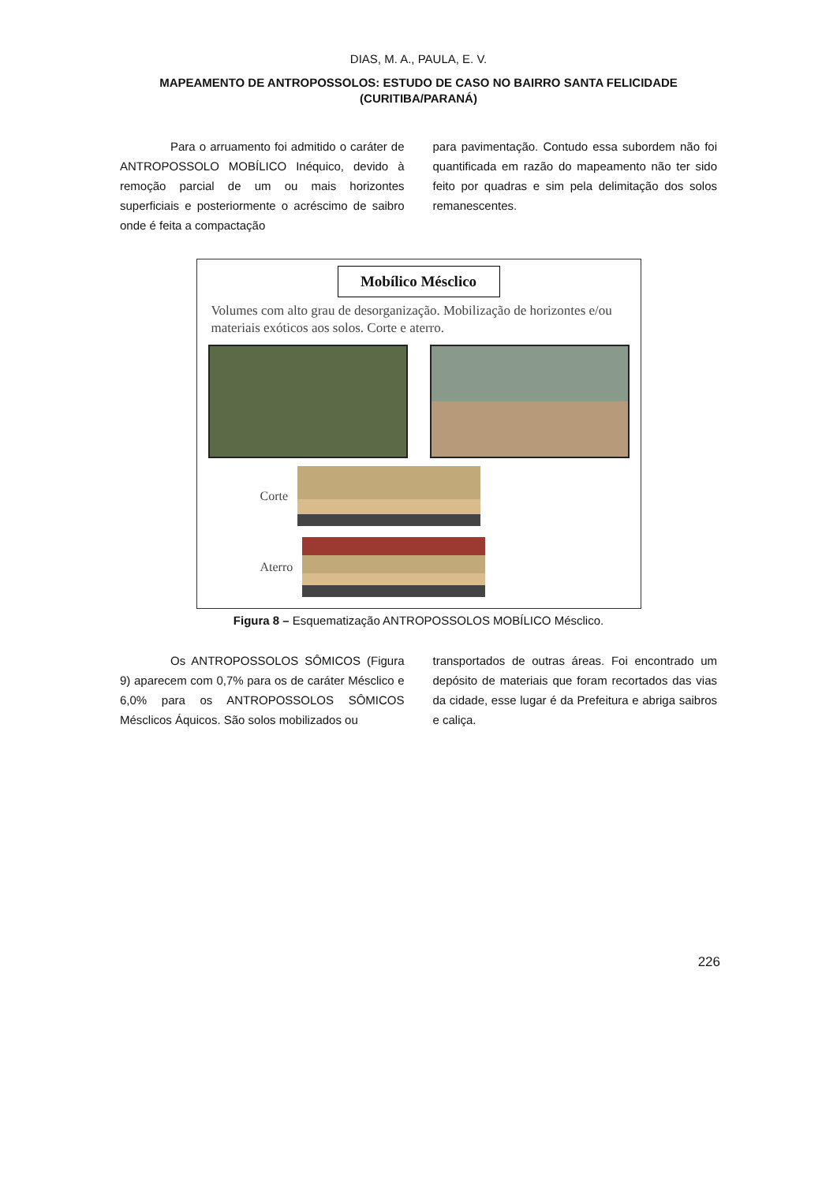DIAS, M. A., PAULA, E. V.
MAPEAMENTO DE ANTROPOSSOLOS: ESTUDO DE CASO NO BAIRRO SANTA FELICIDADE (CURITIBA/PARANÁ)
Para o arruamento foi admitido o caráter de ANTROPOSSOLO MOBÍLICO Inéquico, devido à remoção parcial de um ou mais horizontes superficiais e posteriormente o acréscimo de saibro onde é feita a compactação
para pavimentação. Contudo essa subordem não foi quantificada em razão do mapeamento não ter sido feito por quadras e sim pela delimitação dos solos remanescentes.
Mobílico Mésclico
Volumes com alto grau de desorganização. Mobilização de horizontes e/ou materiais exóticos aos solos. Corte e aterro.
Corte
Aterro
Figura 8 – Esquematização ANTROPOSSOLOS MOBÍLICO Mésclico.
Os ANTROPOSSOLOS SÔMICOS (Figura 9) aparecem com 0,7% para os de caráter Mésclico e 6,0% para os ANTROPOSSOLOS SÔMICOS Mésclicos Áquicos. São solos mobilizados ou
transportados de outras áreas. Foi encontrado um depósito de materiais que foram recortados das vias da cidade, esse lugar é da Prefeitura e abriga saibros e caliça.
226